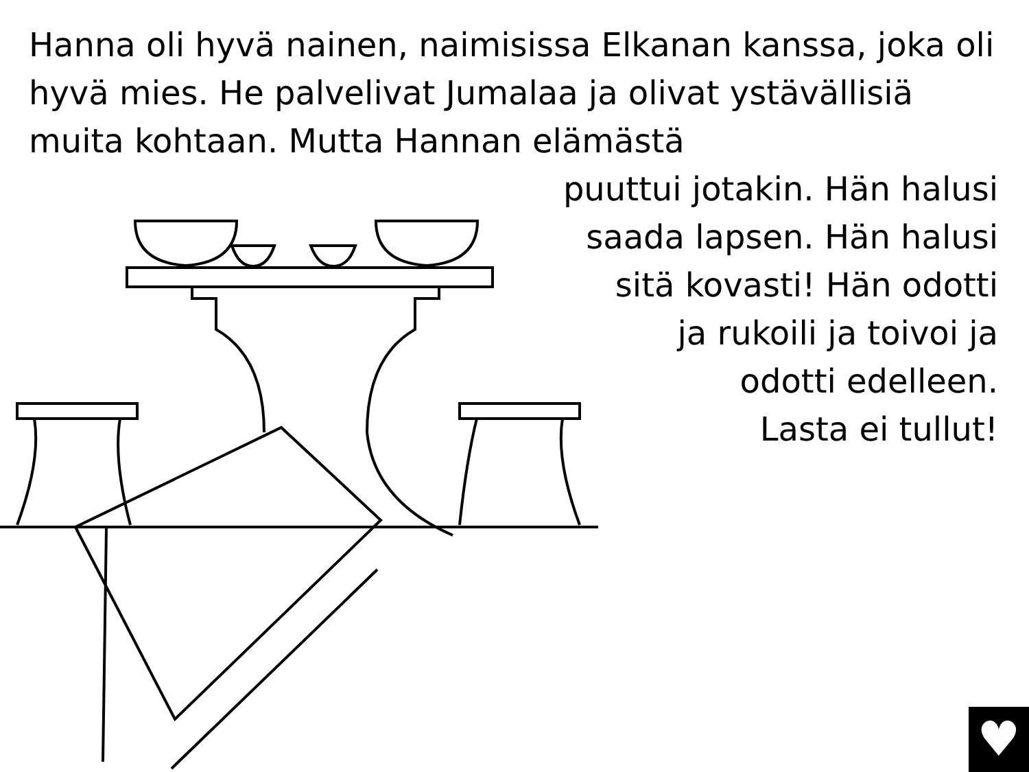Hanna oli hyvä nainen, naimisissa Elkanan kanssa, joka oli hyvä mies. He palvelivat Jumalaa ja olivat ystävällisiä muita kohtaan. Mutta Hannan elämästä
puuttui jotakin. Hän halusi
saada lapsen. Hän halusi
sitä kovasti! Hän odotti
ja rukoili ja toivoi ja
odotti edelleen.
Lasta ei tullut!
♥